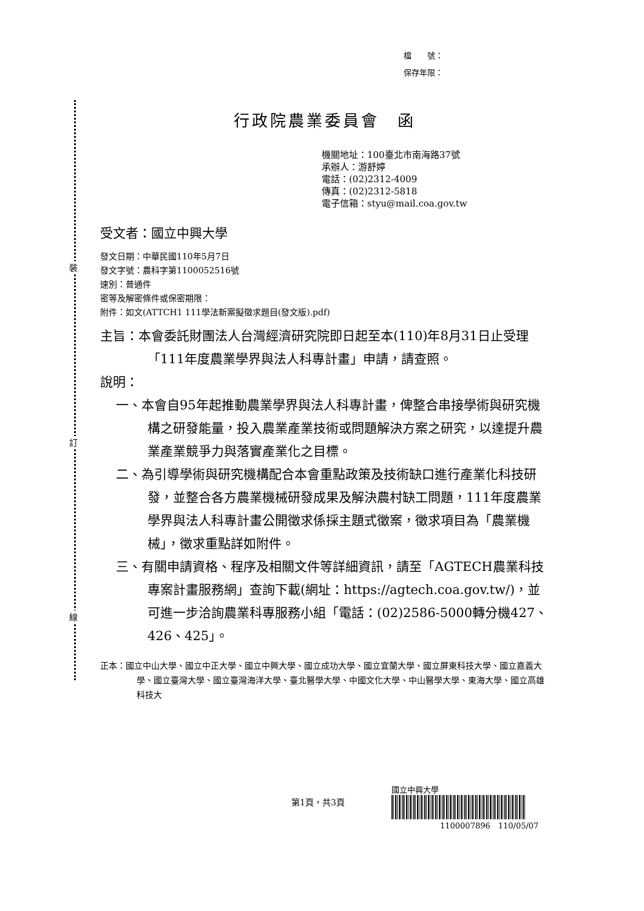裝
訂
線
檔　　號：
保存年限：
行政院農業委員會　函
機關地址：100臺北市南海路37號
承辦人：游舒婷
電話：(02)2312-4009
傳真：(02)2312-5818
電子信箱：styu@mail.coa.gov.tw
受文者：國立中興大學
發文日期：中華民國110年5月7日
發文字號：農科字第1100052516號
速別：普通件
密等及解密條件或保密期限：
附件：如文(ATTCH1 111學法新案擬徵求題目(發文版).pdf)
主旨：本會委託財團法人台灣經濟研究院即日起至本(110)年8月31日止受理「111年度農業學界與法人科專計畫」申請，請查照。
說明：
一、本會自95年起推動農業學界與法人科專計畫，俾整合串接學術與研究機構之研發能量，投入農業產業技術或問題解決方案之研究，以達提升農業產業競爭力與落實產業化之目標。
二、為引導學術與研究機構配合本會重點政策及技術缺口進行產業化科技研發，並整合各方農業機械研發成果及解決農村缺工問題，111年度農業學界與法人科專計畫公開徵求係採主題式徵案，徵求項目為「農業機械」，徵求重點詳如附件。
三、有關申請資格、程序及相關文件等詳細資訊，請至「AGTECH農業科技專案計畫服務網」查詢下載(網址：https://agtech.coa.gov.tw/)，並可進一步洽詢農業科專服務小組「電話：(02)2586-5000轉分機427、426、425」。
正本：國立中山大學、國立中正大學、國立中興大學、國立成功大學、國立宜蘭大學、國立屏東科技大學、國立嘉義大學、國立臺灣大學、國立臺灣海洋大學、臺北醫學大學、中國文化大學、中山醫學大學、東海大學、國立高雄科技大
第1頁，共3頁
國立中興大學
1100007896　110/05/07